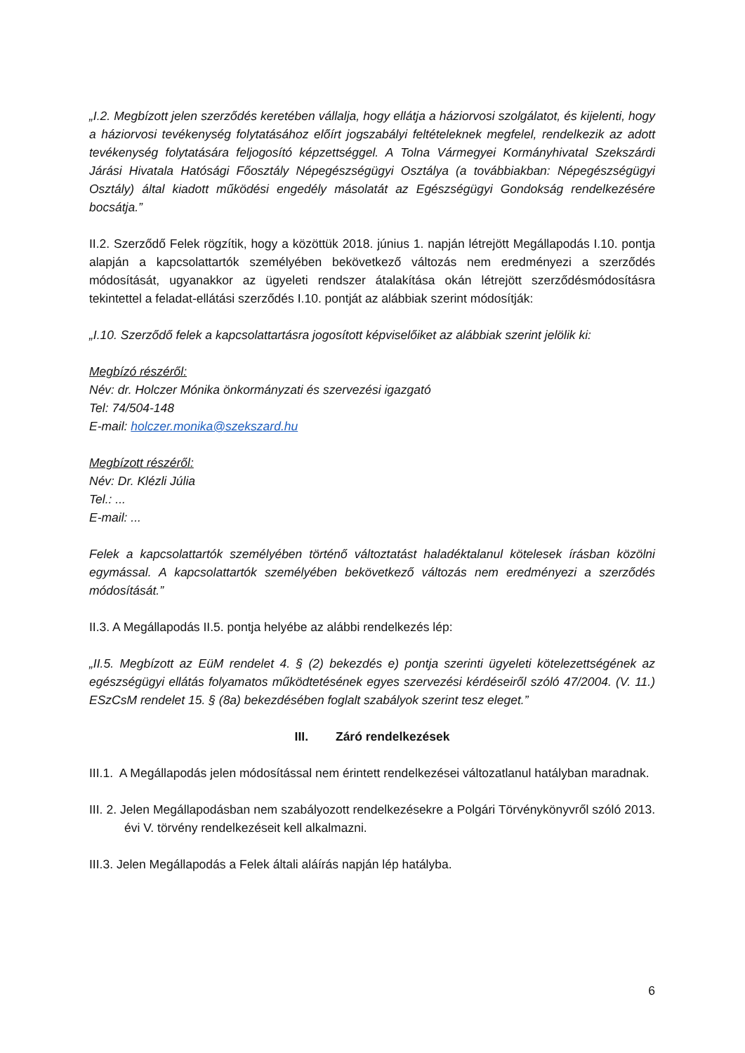„I.2. Megbízott jelen szerződés keretében vállalja, hogy ellátja a háziorvosi szolgálatot, és kijelenti, hogy a háziorvosi tevékenység folytatásához előírt jogszabályi feltételeknek megfelel, rendelkezik az adott tevékenység folytatására feljogosító képzettséggel. A Tolna Vármegyei Kormányhivatal Szekszárdi Járási Hivatala Hatósági Főosztály Népegészségügyi Osztálya (a továbbiakban: Népegészségügyi Osztály) által kiadott működési engedély másolatát az Egészségügyi Gondokság rendelkezésére bocsátja.”
II.2. Szerződő Felek rögzítik, hogy a közöttük 2018. június 1. napján létrejött Megállapodás I.10. pontja alapján a kapcsolattartók személyében bekövetkező változás nem eredményezi a szerződés módosítását, ugyanakkor az ügyeleti rendszer átalakítása okán létrejött szerződésmódosításra tekintettel a feladat-ellátási szerződés I.10. pontját az alábbiak szerint módosítják:
„I.10. Szerződő felek a kapcsolattartásra jogosított képviselőiket az alábbiak szerint jelölik ki:
Megbízó részéről:
Név: dr. Holczer Mónika önkormányzati és szervezési igazgató
Tel: 74/504-148
E-mail: holczer.monika@szekszard.hu
Megbízott részéről:
Név: Dr. Klézli Júlia
Tel.: ...
E-mail: ...
Felek a kapcsolattartók személyében történő változtatást haladéktalanul kötelesek írásban közölni egymással. A kapcsolattartók személyében bekövetkező változás nem eredményezi a szerződés módosítását.”
II.3. A Megállapodás II.5. pontja helyébe az alábbi rendelkezés lép:
„II.5. Megbízott az EüM rendelet 4. § (2) bekezdés e) pontja szerinti ügyeleti kötelezettségének az egészségügyi ellátás folyamatos működtetésének egyes szervezési kérdéseiről szóló 47/2004. (V. 11.) ESzCsM rendelet 15. § (8a) bekezdésében foglalt szabályok szerint tesz eleget.”
III. Záró rendelkezések
III.1. A Megállapodás jelen módosítással nem érintett rendelkezései változatlanul hatályban maradnak.
III. 2. Jelen Megállapodásban nem szabályozott rendelkezésekre a Polgári Törvénykönyvről szóló 2013. évi V. törvény rendelkezéseit kell alkalmazni.
III.3. Jelen Megállapodás a Felek általi aláírás napján lép hatályba.
6